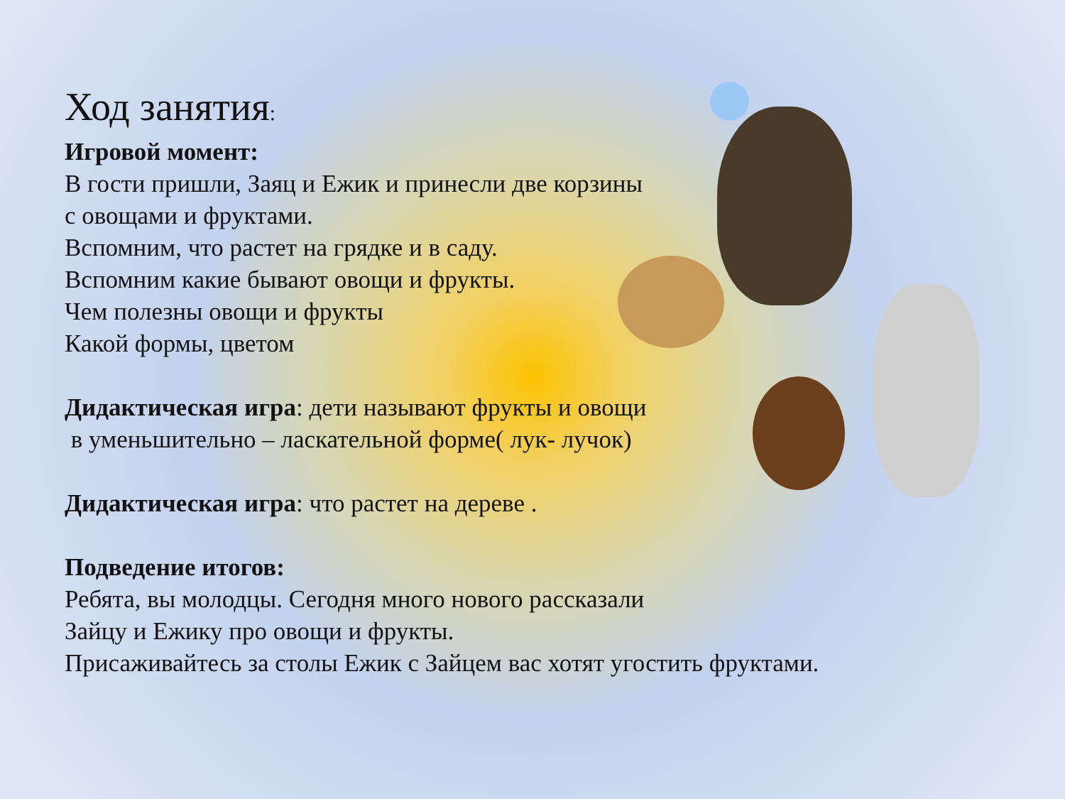Ход занятия:
Игровой момент:
В гости пришли, Заяц и Ежик и принесли две корзины
с овощами и фруктами.
Вспомним, что растет на грядке и в саду.
Вспомним какие бывают овощи и фрукты.
Чем полезны овощи и фрукты
Какой формы, цветом
Дидактическая игра: дети называют фрукты и овощи
в уменьшительно – ласкательной форме( лук- лучок)
Дидактическая игра: что растет на дереве .
Подведение итогов:
Ребята, вы молодцы. Сегодня много нового рассказали
Зайцу и Ежику про овощи и фрукты.
Присаживайтесь за столы Ежик с Зайцем вас хотят угостить фруктами.